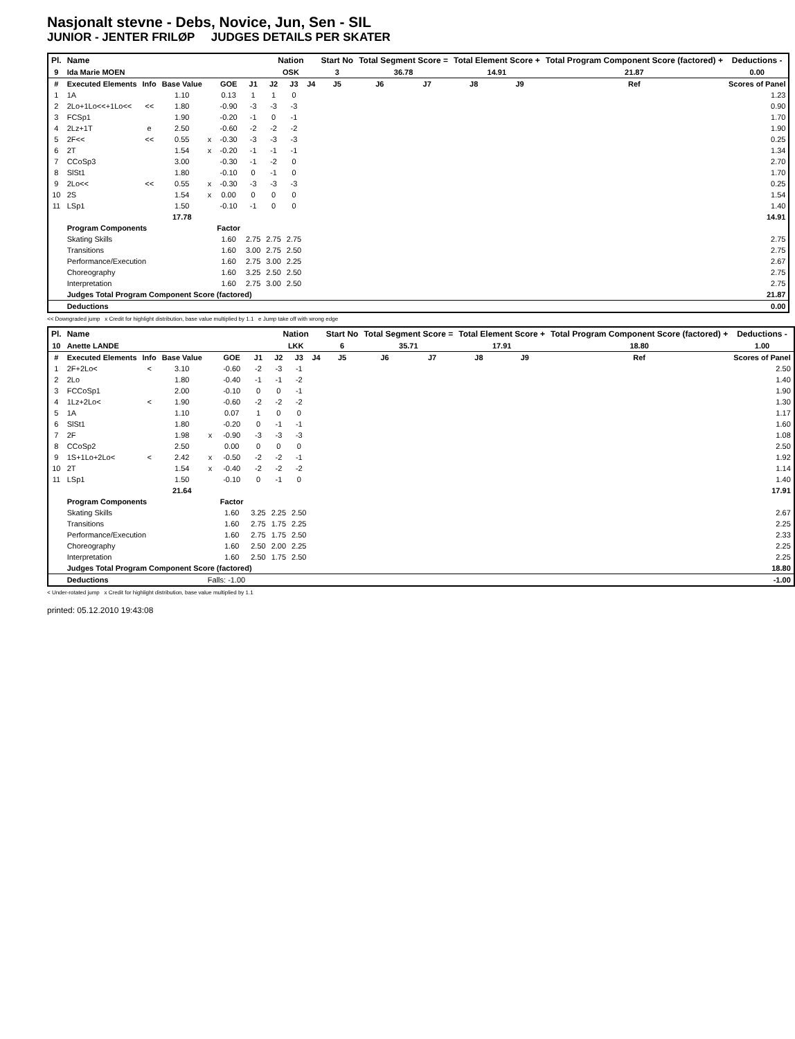Nasjonalt stevne - Debs, Novice, Jun, Sen - SIL
JUNIOR - JENTER FRILØP JUDGES DETAILS PER SKATER
| Pl. | Name | | | | | | Nation | | | Start No | Total Segment Score = | | Total Element Score + | | Total Program Component Score (factored) + | | | Deductions - |
| --- | --- | --- | --- | --- | --- | --- | --- | --- | --- | --- | --- | --- | --- | --- | --- | --- | --- | --- |
| 9 | Ida Marie MOEN | | | | | | OSK | | | 3 | 36.78 | | 14.91 | | 21.87 | | | 0.00 |
| # | Executed Elements | Info | Base Value | | GOE | J1 | J2 | J3 | J4 | J5 | J6 | J7 | J8 | J9 | | Ref | | Scores of Panel |
| 1 | 1A | | 1.10 | | 0.13 | 1 | 1 | 0 | | | | | | | | | | 1.23 |
| 2 | 2Lo+1Lo<<+1Lo<< | << | 1.80 | | -0.90 | -3 | -3 | -3 | | | | | | | | | | 0.90 |
| 3 | FCSp1 | | 1.90 | | -0.20 | -1 | 0 | -1 | | | | | | | | | | 1.70 |
| 4 | 2Lz+1T | e | 2.50 | | -0.60 | -2 | -2 | -2 | | | | | | | | | | 1.90 |
| 5 | 2F<< | << | 0.55 | x | -0.30 | -3 | -3 | -3 | | | | | | | | | | 0.25 |
| 6 | 2T | | 1.54 | x | -0.20 | -1 | -1 | -1 | | | | | | | | | | 1.34 |
| 7 | CCoSp3 | | 3.00 | | -0.30 | -1 | -2 | 0 | | | | | | | | | | 2.70 |
| 8 | SlSt1 | | 1.80 | | -0.10 | 0 | -1 | 0 | | | | | | | | | | 1.70 |
| 9 | 2Lo<< | << | 0.55 | x | -0.30 | -3 | -3 | -3 | | | | | | | | | | 0.25 |
| 10 | 2S | | 1.54 | x | 0.00 | 0 | 0 | 0 | | | | | | | | | | 1.54 |
| 11 | LSp1 | | 1.50 | | -0.10 | -1 | 0 | 0 | | | | | | | | | | 1.40 |
| | | | 17.78 | | | | | | | | | | | | | | | 14.91 |
| | Program Components | | | | Factor | | | | | | | | | | | | | |
| | Skating Skills | | | | 1.60 | 2.75 | 2.75 | 2.75 | | | | | | | | | | 2.75 |
| | Transitions | | | | 1.60 | 3.00 | 2.75 | 2.50 | | | | | | | | | | 2.75 |
| | Performance/Execution | | | | 1.60 | 2.75 | 3.00 | 2.25 | | | | | | | | | | 2.67 |
| | Choreography | | | | 1.60 | 3.25 | 2.50 | 2.50 | | | | | | | | | | 2.75 |
| | Interpretation | | | | 1.60 | 2.75 | 3.00 | 2.50 | | | | | | | | | | 2.75 |
| | Judges Total Program Component Score (factored) | | | | | | | | | | | | | | | | | 21.87 |
| | Deductions | | | | | | | | | | | | | | | | | 0.00 |
<< Downgraded jump x Credit for highlight distribution, base value multiplied by 1.1 e Jump take off with wrong edge
| Pl. | Name | | | | | | Nation | | | Start No | Total Segment Score = | | Total Element Score + | | Total Program Component Score (factored) + | | | Deductions - |
| --- | --- | --- | --- | --- | --- | --- | --- | --- | --- | --- | --- | --- | --- | --- | --- | --- | --- | --- |
| 10 | Anette LANDE | | | | | | LKK | | | 6 | 35.71 | | 17.91 | | 18.80 | | | 1.00 |
| # | Executed Elements | Info | Base Value | | GOE | J1 | J2 | J3 | J4 | J5 | J6 | J7 | J8 | J9 | | Ref | | Scores of Panel |
| 1 | 2F+2Lo< | < | 3.10 | | -0.60 | -2 | -3 | -1 | | | | | | | | | | 2.50 |
| 2 | 2Lo | | 1.80 | | -0.40 | -1 | -1 | -2 | | | | | | | | | | 1.40 |
| 3 | FCCoSp1 | | 2.00 | | -0.10 | 0 | 0 | -1 | | | | | | | | | | 1.90 |
| 4 | 1Lz+2Lo< | < | 1.90 | | -0.60 | -2 | -2 | -2 | | | | | | | | | | 1.30 |
| 5 | 1A | | 1.10 | | 0.07 | 1 | 0 | 0 | | | | | | | | | | 1.17 |
| 6 | SlSt1 | | 1.80 | | -0.20 | 0 | -1 | -1 | | | | | | | | | | 1.60 |
| 7 | 2F | | 1.98 | x | -0.90 | -3 | -3 | -3 | | | | | | | | | | 1.08 |
| 8 | CCoSp2 | | 2.50 | | 0.00 | 0 | 0 | 0 | | | | | | | | | | 2.50 |
| 9 | 1S+1Lo+2Lo< | < | 2.42 | x | -0.50 | -2 | -2 | -1 | | | | | | | | | | 1.92 |
| 10 | 2T | | 1.54 | x | -0.40 | -2 | -2 | -2 | | | | | | | | | | 1.14 |
| 11 | LSp1 | | 1.50 | | -0.10 | 0 | -1 | 0 | | | | | | | | | | 1.40 |
| | | | 21.64 | | | | | | | | | | | | | | | 17.91 |
| | Program Components | | | | Factor | | | | | | | | | | | | | |
| | Skating Skills | | | | 1.60 | 3.25 | 2.25 | 2.50 | | | | | | | | | | 2.67 |
| | Transitions | | | | 1.60 | 2.75 | 1.75 | 2.25 | | | | | | | | | | 2.25 |
| | Performance/Execution | | | | 1.60 | 2.75 | 1.75 | 2.50 | | | | | | | | | | 2.33 |
| | Choreography | | | | 1.60 | 2.50 | 2.00 | 2.25 | | | | | | | | | | 2.25 |
| | Interpretation | | | | 1.60 | 2.50 | 1.75 | 2.50 | | | | | | | | | | 2.25 |
| | Judges Total Program Component Score (factored) | | | | | | | | | | | | | | | | | 18.80 |
| | Deductions | | | Falls: -1.00 | | | | | | | | | | | | | | -1.00 |
< Under-rotated jump x Credit for highlight distribution, base value multiplied by 1.1
printed: 05.12.2010 19:43:08